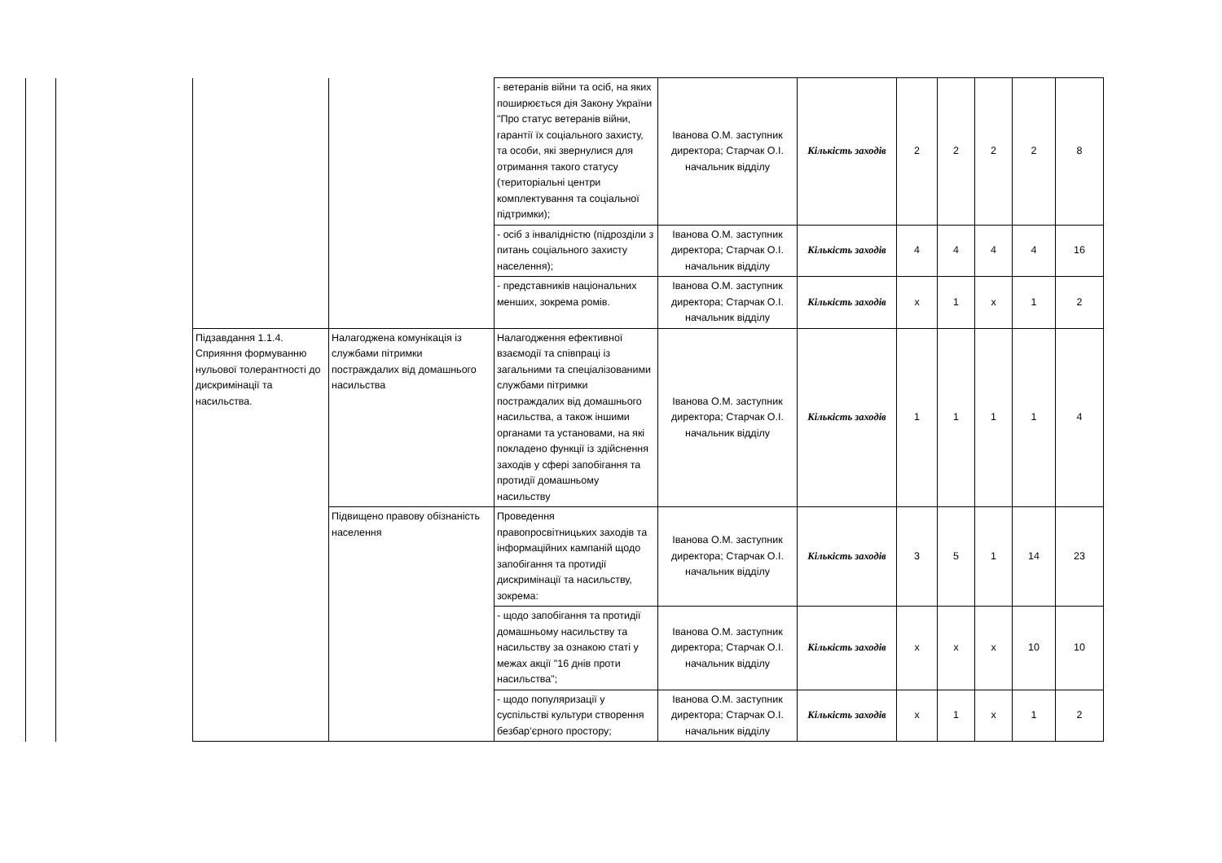| | | | | - ветеранів війни та осіб, на яких поширюється дія Закону України "Про статус ветеранів війни, гарантії їх соціального захисту, та особи, які звернулися для отримання такого статусу (територіальні центри комплектування та соціальної підтримки); | Іванова О.М. заступник директора; Старчак О.І. начальник відділу | Кількість заходів | 2 | 2 | 2 | 2 | 8 |
| | | | | - осіб з інвалідністю (підрозділи з питань соціального захисту населення); | Іванова О.М. заступник директора; Старчак О.І. начальник відділу | Кількість заходів | 4 | 4 | 4 | 4 | 16 |
| | | | | - представників національних менших, зокрема ромів. | Іванова О.М. заступник директора; Старчак О.І. начальник відділу | Кількість заходів | х | 1 | х | 1 | 2 |
| | | Підзавдання 1.1.4. Сприяння формуванню нульової толерантності до дискримінації та насильства. | Налагоджена комунікація із службами пітримки постраждалих від домашнього насильства | Налагодження ефективної взаємодії та співпраці із загальними та спеціалізованими службами пітримки постраждалих від домашнього насильства, а також іншими органами та установами, на які покладено функції із здійснення заходів у сфері запобігання та протидії домашньому насильству | Іванова О.М. заступник директора; Старчак О.І. начальник відділу | Кількість заходів | 1 | 1 | 1 | 1 | 4 |
| | | | Підвищено правову обізнаність населення | Проведення правопросвітницьких заходів та інформаційних кампаній щодо запобігання та протидії дискримінації та насильству, зокрема: | Іванова О.М. заступник директора; Старчак О.І. начальник відділу | Кількість заходів | 3 | 5 | 1 | 14 | 23 |
| | | | | - щодо запобігання та протидії домашньому насильству та насильству за ознакою статі у межах акції "16 днів проти насильства"; | Іванова О.М. заступник директора; Старчак О.І. начальник відділу | Кількість заходів | х | х | х | 10 | 10 |
| | | | | - щодо популяризації у суспільстві культури створення безбар’єрного простору; | Іванова О.М. заступник директора; Старчак О.І. начальник відділу | Кількість заходів | х | 1 | х | 1 | 2 |